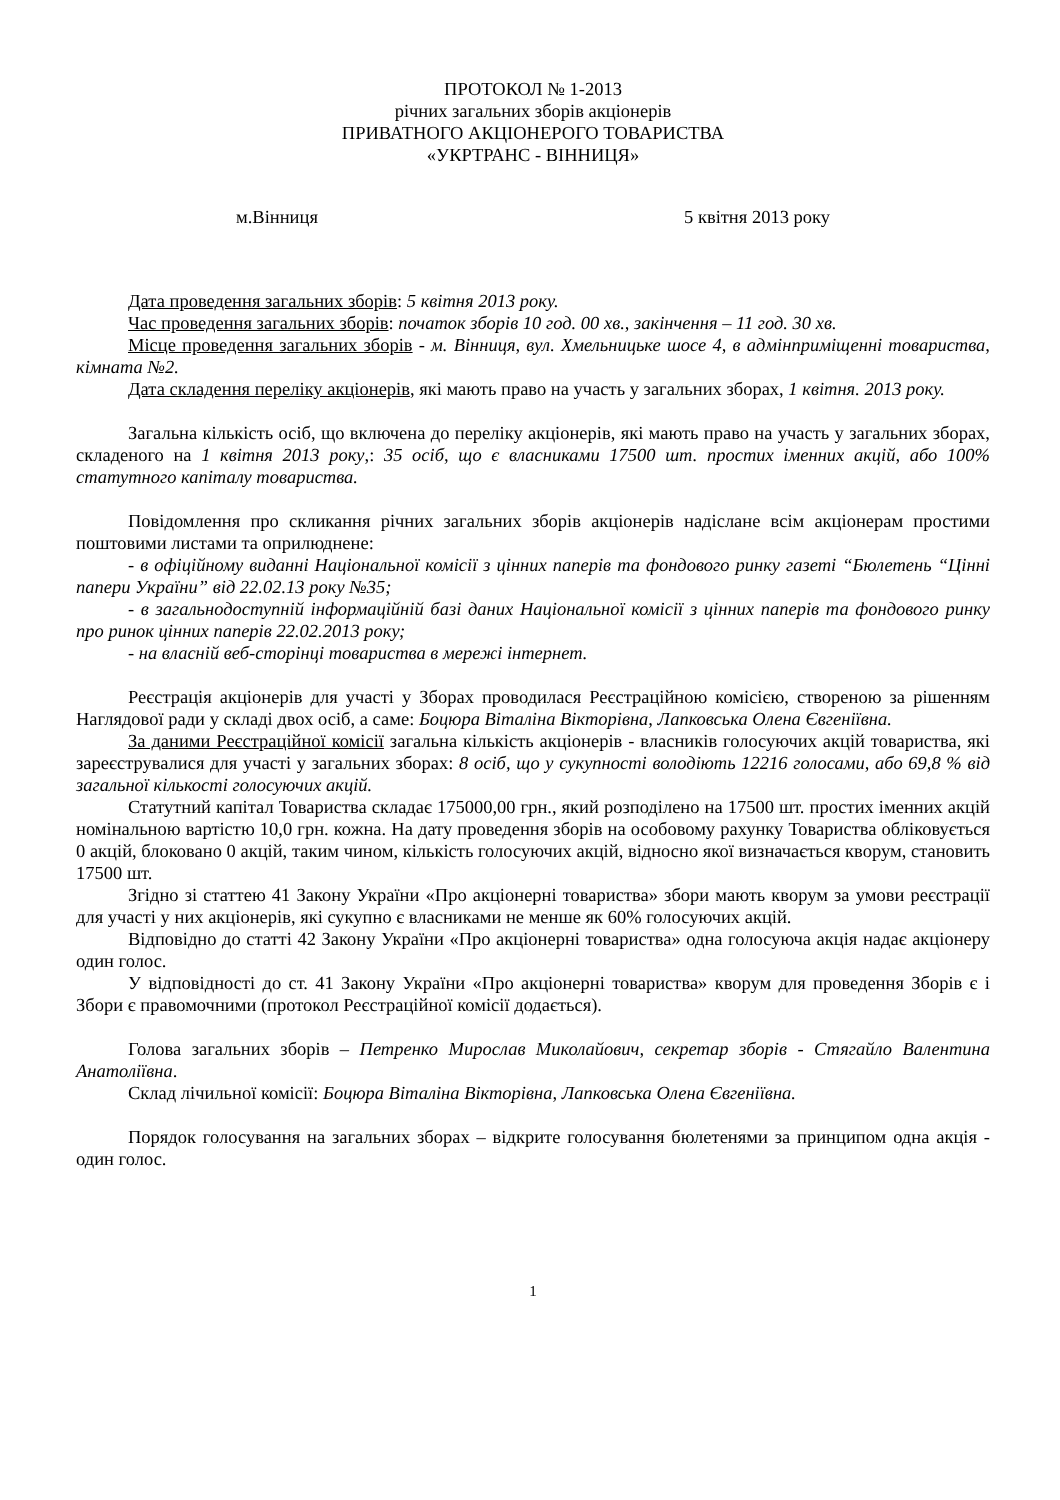ПРОТОКОЛ № 1-2013
річних загальних зборів акціонерів
ПРИВАТНОГО АКЦІОНЕРОГО ТОВАРИСТВА
«УКРТРАНС - ВІННИЦЯ»
м.Вінниця 5 квітня 2013 року
Дата проведення загальних зборів: 5 квітня 2013 року.
Час проведення загальних зборів: початок зборів 10 год. 00 хв., закінчення – 11 год. 30 хв.
Місце проведення загальних зборів - м. Вінниця, вул. Хмельницьке шосе 4, в адмінприміщенні товариства, кімната №2.
Дата складення переліку акціонерів, які мають право на участь у загальних зборах, 1 квітня. 2013 року.
Загальна кількість осіб, що включена до переліку акціонерів, які мають право на участь у загальних зборах, складеного на 1 квітня 2013 року,: 35 осіб, що є власниками 17500 шт. простих іменних акцій, або 100% статутного капіталу товариства.
Повідомлення про скликання річних загальних зборів акціонерів надіслане всім акціонерам простими поштовими листами та оприлюднене:
- в офіційному виданні Національної комісії з цінних паперів та фондового ринку газеті “Бюлетень “Цінні папери України” від 22.02.13 року №35;
- в загальнодоступній інформаційній базі даних Національної комісії з цінних паперів та фондового ринку про ринок цінних паперів 22.02.2013 року;
- на власній веб-сторінці товариства в мережі інтернет.
Реєстрація акціонерів для участі у Зборах проводилася Реєстраційною комісією, створеною за рішенням Наглядової ради у складі двох осіб, а саме: Боцюра Віталіна Вікторівна, Лапковська Олена Євгеніївна.
За даними Реєстраційної комісії загальна кількість акціонерів - власників голосуючих акцій товариства, які зареєструвалися для участі у загальних зборах: 8 осіб, що у сукупності володіють 12216 голосами, або 69,8 % від загальної кількості голосуючих акцій.
Статутний капітал Товариства складає 175000,00 грн., який розподілено на 17500 шт. простих іменних акцій номінальною вартістю 10,0 грн. кожна. На дату проведення зборів на особовому рахунку Товариства обліковується 0 акцій, блоковано 0 акцій, таким чином, кількість голосуючих акцій, відносно якої визначається кворум, становить 17500 шт.
Згідно зі статтею 41 Закону України «Про акціонерні товариства» збори мають кворум за умови реєстрації для участі у них акціонерів, які сукупно є власниками не менше як 60% голосуючих акцій.
Відповідно до статті 42 Закону України «Про акціонерні товариства» одна голосуюча акція надає акціонеру один голос.
У відповідності до ст. 41 Закону України «Про акціонерні товариства» кворум для проведення Зборів є і Збори є правомочними (протокол Реєстраційної комісії додається).
Голова загальних зборів – Петренко Мирослав Миколайович, секретар зборів - Стягайло Валентина Анатоліївна.
Склад лічильної комісії: Боцюра Віталіна Вікторівна, Лапковська Олена Євгеніївна.
Порядок голосування на загальних зборах – відкрите голосування бюлетенями за принципом одна акція - один голос.
1